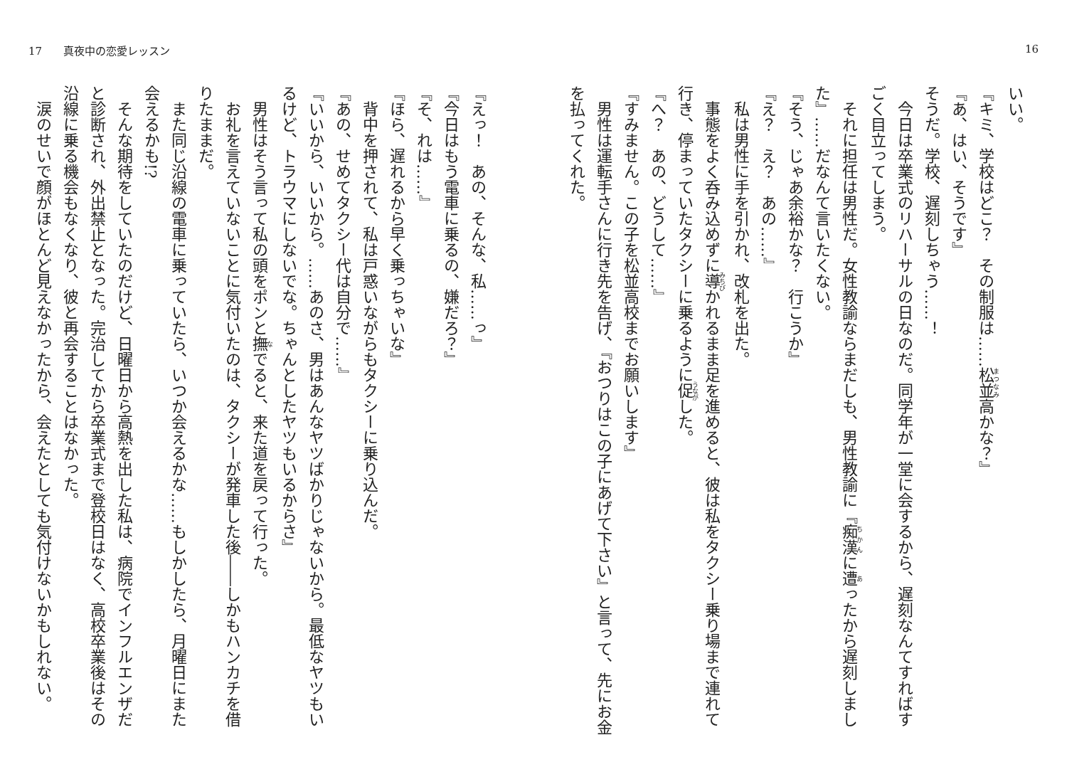16
いい。
『キミ、学校はどこ？　その制服は……松並高かな？』
『あ、はい、そうです』
そうだ。学校、遅刻しちゃう……！
　今日は卒業式のリハーサルの日なのだ。同学年が一堂に会するから、遅刻なんてすればすごく目立ってしまう。
　それに担任は男性だ。女性教諭ならまだしも、男性教諭に『痴漢に遭ったから遅刻しました』……だなんて言いたくない。
『そう、じゃあ余裕かな？　行こうか』
『え？　え？　あの……』
　私は男性に手を引かれ、改札を出た。
　事態をよく呑み込めずに導かれるまま足を進めると、彼は私をタクシー乗り場まで連れて行き、停まっていたタクシーに乗るように促した。
『へ？　あの、どうして……』
『すみません。この子を松並高校までお願いします』
　男性は運転手さんに行き先を告げ、『おつりはこの子にあげて下さい』と言って、先にお金を払ってくれた。
17　　真夜中の恋愛レッスン
『えっ！　あの、そんな、私……っ』
『今日はもう電車に乗るの、嫌だろ？』
『そ、れは……』
『ほら、遅れるから早く乗っちゃいな』
　背中を押されて、私は戸惑いながらもタクシーに乗り込んだ。
『あの、せめてタクシー代は自分で……』
『いいから、いいから。……あのさ、男はあんなヤツばかりじゃないから。最低なヤツもいるけど、トラウマにしないでな。ちゃんとしたヤツもいるからさ』
　男性はそう言って私の頭をポンと撫でると、来た道を戻って行った。
　お礼を言えていないことに気付いたのは、タクシーが発車した後――しかもハンカチを借りたままだ。
　また同じ沿線の電車に乗っていたら、いつか会えるかな……もしかしたら、月曜日にまた会えるかも!?
　そんな期待をしていたのだけど、日曜日から高熱を出した私は、病院でインフルエンザだと診断され、外出禁止となった。完治してから卒業式まで登校日はなく、高校卒業後はその沿線に乗る機会もなくなり、彼と再会することはなかった。
　涙のせいで顔がほとんど見えなかったから、会えたとしても気付けないかもしれない。